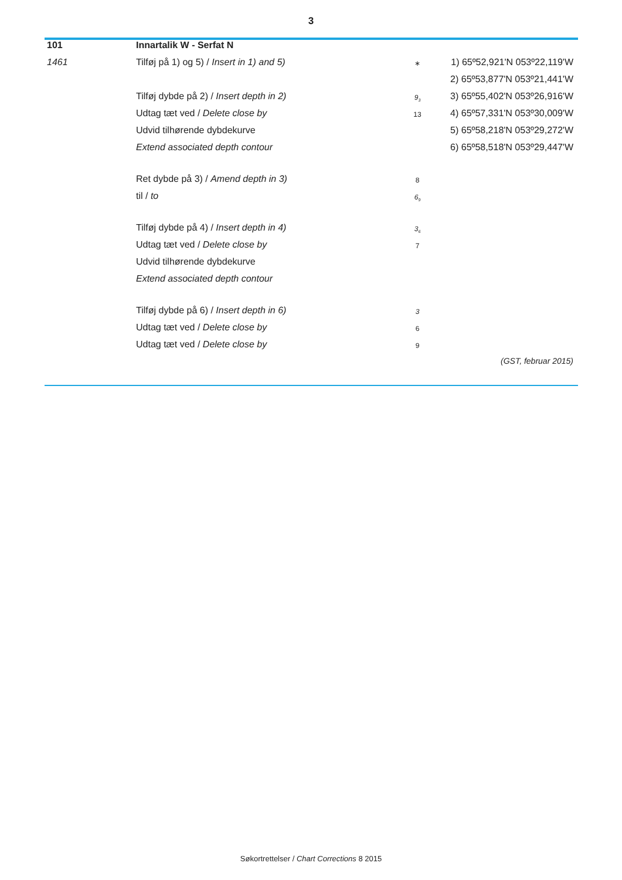3
| 101 | Innartalik W - Serfat N | | |
| 1461 | Tilføj på 1) og 5) / Insert in 1) and 5) | ∗ | 1) 65º52,921'N 053º22,119'W |
| | | | 2) 65º53,877'N 053º21,441'W |
| | Tilføj dybde på 2) / Insert depth in 2) | 9<sub>3</sub> | 3) 65º55,402'N 053º26,916'W |
| | Udtag tæt ved / Delete close by | 13 | 4) 65º57,331'N 053º30,009'W |
| | Udvid tilhørende dybdekurve | | 5) 65º58,218'N 053º29,272'W |
| | Extend associated depth contour | | 6) 65º58,518'N 053º29,447'W |
| | Ret dybde på 3) / Amend depth in 3) | 8 | |
| | til / to | 6<sub>9</sub> | |
| | Tilføj dybde på 4) / Insert depth in 4) | 3<sub>6</sub> | |
| | Udtag tæt ved / Delete close by | 7 | |
| | Udvid tilhørende dybdekurve | | |
| | Extend associated depth contour | | |
| | Tilføj dybde på 6) / Insert depth in 6) | 3 | |
| | Udtag tæt ved / Delete close by | 6 | |
| | Udtag tæt ved / Delete close by | 9 | |
| | | | (GST, februar 2015) |
Søkortrettelser / Chart Corrections 8 2015